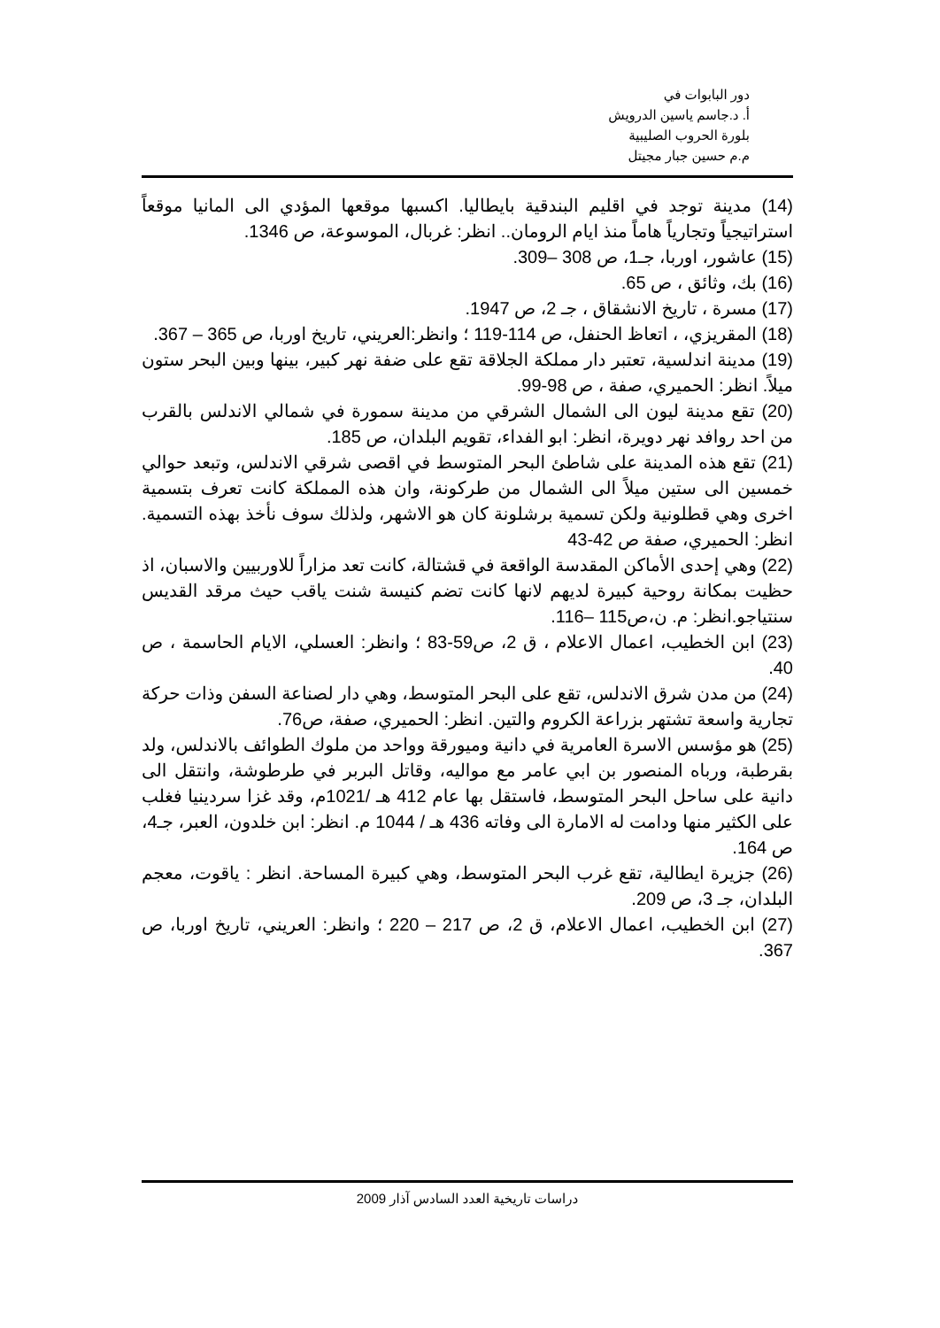دور البابوات في
أ. د.جاسم ياسين الدرويش
بلورة الحروب الصليبية
م.م حسين جبار مجيتل
(14) مدينة توجد في اقليم البندقية بايطاليا. اكسبها موقعها المؤدي الى المانيا موقعاً استراتيجياً وتجارياً هاماً منذ ايام الرومان.. انظر: غربال، الموسوعة، ص 1346.
(15) عاشور، اوربا، جـ1، ص 308 –309.
(16) بك، وثائق ، ص 65.
(17) مسرة ، تاريخ الانشقاق ، جـ 2، ص 1947.
(18) المقريزي، ، اتعاظ الحنفل، ص 114-119 ؛ وانظر:العريني، تاريخ اوربا، ص 365 – 367.
(19) مدينة اندلسية، تعتبر دار مملكة الجلاقة تقع على ضفة نهر كبير، بينها وبين البحر ستون ميلاً. انظر: الحميري، صفة ، ص 98-99.
(20) تقع مدينة ليون الى الشمال الشرقي من مدينة سمورة في شمالي الاندلس بالقرب من احد روافد نهر دويرة، انظر: ابو الفداء، تقويم البلدان، ص 185.
(21) تقع هذه المدينة على شاطئ البحر المتوسط في اقصى شرقي الاندلس، وتبعد حوالي خمسين الى ستين ميلاً الى الشمال من طركونة، وان هذه المملكة كانت تعرف بتسمية اخرى وهي قطلونية ولكن تسمية برشلونة كان هو الاشهر، ولذلك سوف نأخذ بهذه التسمية. انظر: الحميري، صفة ص 42-43
(22) وهي إحدى الأماكن المقدسة الواقعة في قشتالة، كانت تعد مزاراً للاوربيين والاسبان، اذ حظيت بمكانة روحية كبيرة لديهم لانها كانت تضم كنيسة شنت ياقب حيث مرقد القديس سنتياجو.انظر: م. ن،ص115 –116.
(23) ابن الخطيب، اعمال الاعلام ، ق 2، ص59-83 ؛ وانظر: العسلي، الايام الحاسمة ، ص 40.
(24) من مدن شرق الاندلس، تقع على البحر المتوسط، وهي دار لصناعة السفن وذات حركة تجارية واسعة تشتهر بزراعة الكروم والتين. انظر: الحميري، صفة، ص76.
(25) هو مؤسس الاسرة العامرية في دانية وميورقة وواحد من ملوك الطوائف بالاندلس، ولد بقرطبة، ورباه المنصور بن ابي عامر مع مواليه، وقاتل البربر في طرطوشة، وانتقل الى دانية على ساحل البحر المتوسط، فاستقل بها عام 412 هـ /1021م، وقد غزا سردينيا فغلب على الكثير منها ودامت له الامارة الى وفاته 436 هـ / 1044 م. انظر: ابن خلدون، العبر، جـ4، ص 164.
(26) جزيرة ايطالية، تقع غرب البحر المتوسط، وهي كبيرة المساحة. انظر : ياقوت، معجم البلدان، جـ 3، ص 209.
(27) ابن الخطيب، اعمال الاعلام، ق 2، ص 217 – 220 ؛ وانظر: العريني، تاريخ اوربا، ص 367.
دراسات تاريخية العدد السادس آذار 2009